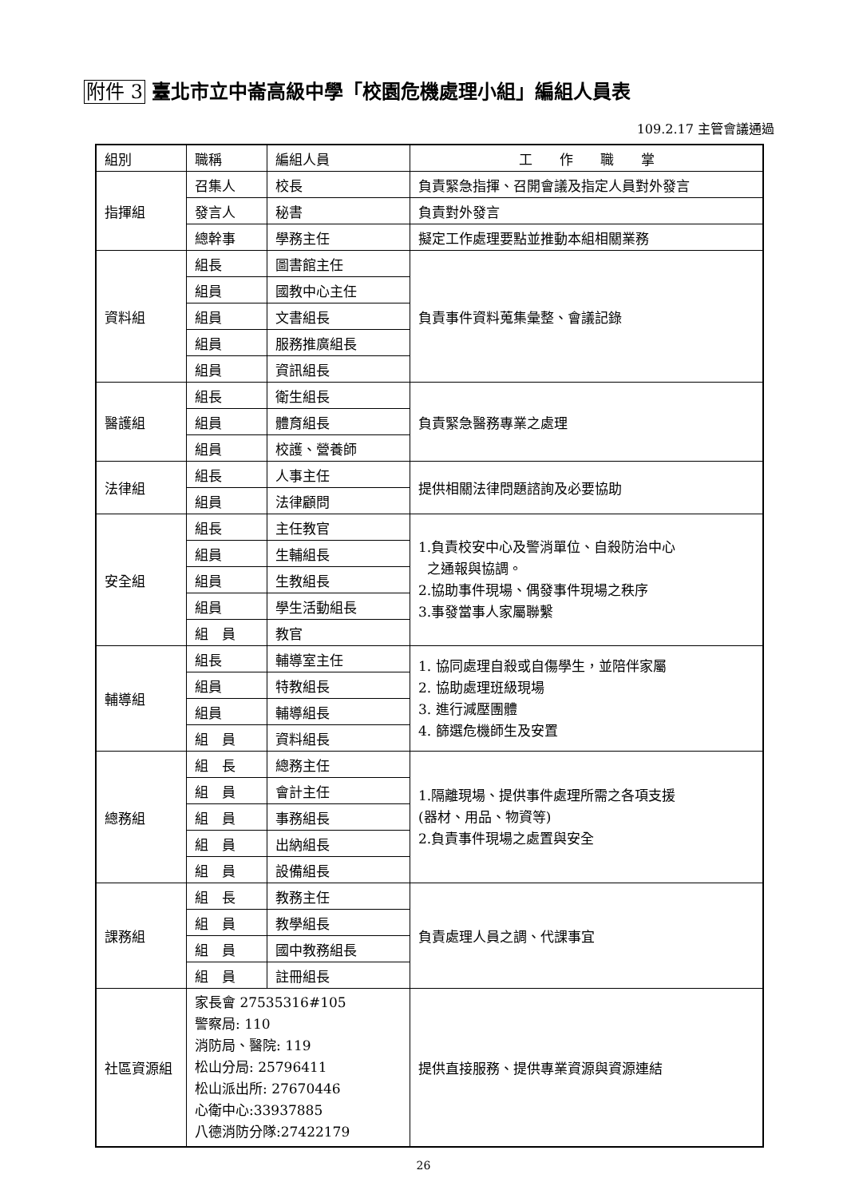附件 3 臺北市立中崙高級中學「校園危機處理小組」編組人員表
109.2.17 主管會議通過
| 組別 | 職稱 | 編組人員 | 工 作 職 掌 |
| 指揮組 | 召集人 | 校長 | 負責緊急指揮、召開會議及指定人員對外發言 |
| | 發言人 | 秘書 | 負責對外發言 |
| | 總幹事 | 學務主任 | 擬定工作處理要點並推動本組相關業務 |
| 資料組 | 組長 | 圖書館主任 | 負責事件資料蒐集彙整、會議記錄 |
| | 組員 | 國教中心主任 | |
| | 組員 | 文書組長 | |
| | 組員 | 服務推廣組長 | |
| | 組員 | 資訊組長 | |
| 醫護組 | 組長 | 衛生組長 | 負責緊急醫務專業之處理 |
| | 組員 | 體育組長 | |
| | 組員 | 校護、營養師 | |
| 法律組 | 組長 | 人事主任 | 提供相關法律問題諮詢及必要協助 |
| | 組員 | 法律顧問 | |
| 安全組 | 組長 | 主任教官 | 1.負責校安中心及警消單位、自殺防治中心 之通報與協調。 2.協助事件現場、偶發事件現場之秩序 3.事發當事人家屬聯繫 |
| | 組員 | 生輔組長 | |
| | 組員 | 生教組長 | |
| | 組員 | 學生活動組長 | |
| | 組 員 | 教官 | |
| 輔導組 | 組長 | 輔導室主任 | 1. 協同處理自殺或自傷學生，並陪伴家屬 2. 協助處理班級現場 3. 進行減壓團體 4. 篩選危機師生及安置 |
| | 組員 | 特教組長 | |
| | 組員 | 輔導組長 | |
| | 組 員 | 資料組長 | |
| 總務組 | 組 長 | 總務主任 | 1.隔離現場、提供事件處理所需之各項支援 (器材、用品、物資等) 2.負責事件現場之處置與安全 |
| | 組 員 | 會計主任 | |
| | 組 員 | 事務組長 | |
| | 組 員 | 出納組長 | |
| | 組 員 | 設備組長 | |
| 課務組 | 組 長 | 教務主任 | 負責處理人員之調、代課事宜 |
| | 組 員 | 教學組長 | |
| | 組 員 | 國中教務組長 | |
| | 組 員 | 註冊組長 | |
| 社區資源組 | 家長會 27535316#105 警察局: 110 消防局、醫院: 119 松山分局: 25796411 松山派出所: 27670446 心衛中心:33937885 八德消防分隊:27422179 | | 提供直接服務、提供專業資源與資源連結 |
26